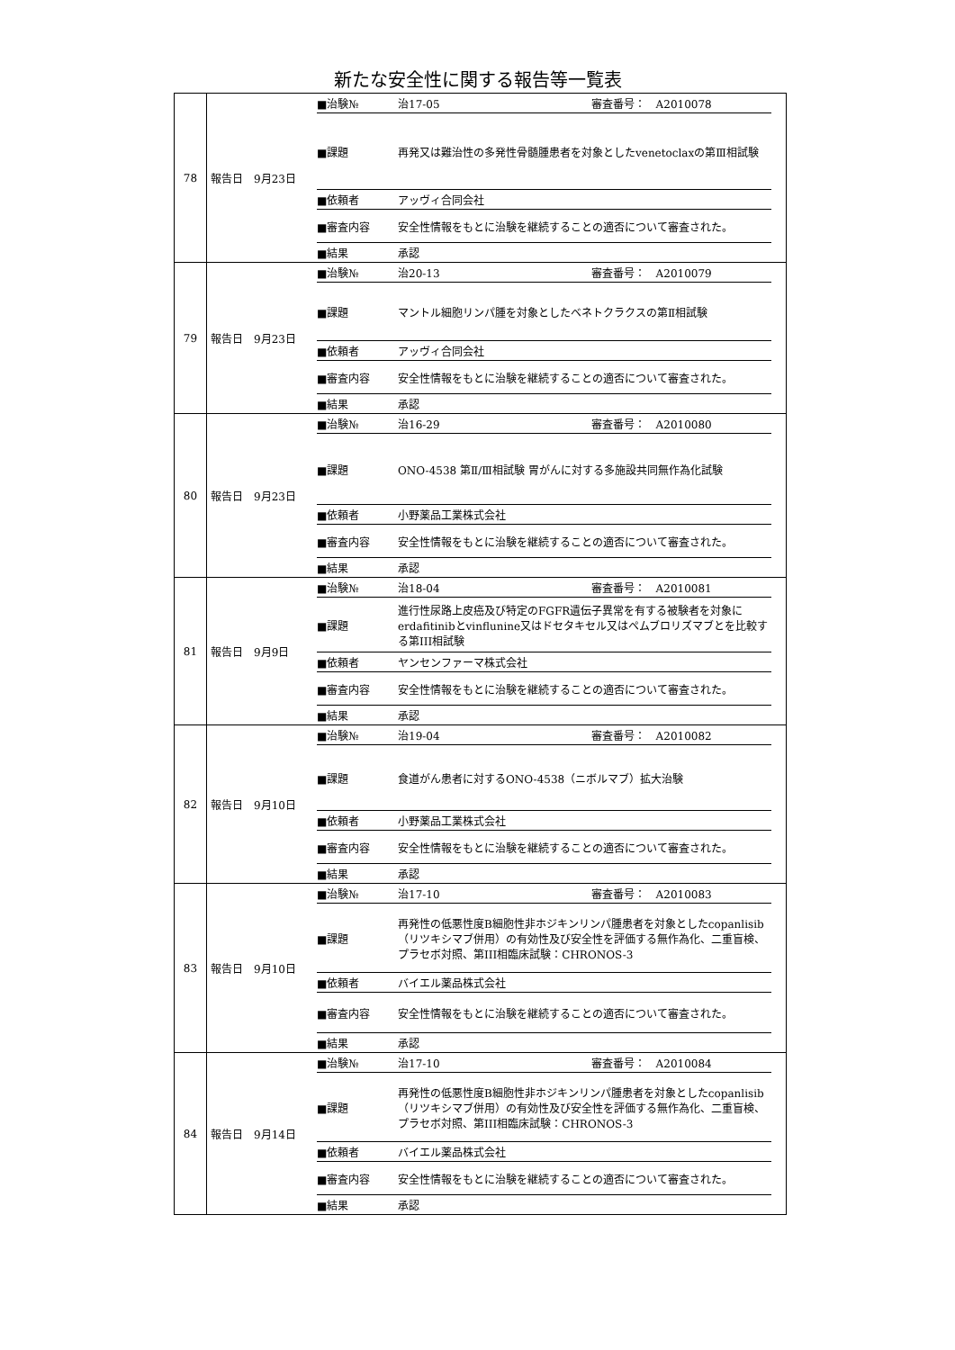新たな安全性に関する報告等一覧表
| 78 | 報告日 9月23日 | / ■治験№ / 治17-05 審査番号： A2010078 / / ■課題 / 再発又は難治性の多発性骨髄腫患者を対象としたvenetoclaxの第Ⅲ相試験 / / ■依頼者 / アッヴィ合同会社 / / ■審査内容 / 安全性情報をもとに治験を継続することの適否について審査された。 / / ■結果 / 承認 / |
| 79 | 報告日 9月23日 | / ■治験№ / 治20-13 審査番号： A2010079 / / ■課題 / マントル細胞リンパ腫を対象としたベネトクラクスの第Ⅱ相試験 / / ■依頼者 / アッヴィ合同会社 / / ■審査内容 / 安全性情報をもとに治験を継続することの適否について審査された。 / / ■結果 / 承認 / |
| 80 | 報告日 9月23日 | / ■治験№ / 治16-29 審査番号： A2010080 / / ■課題 / ONO-4538 第Ⅱ/Ⅲ相試験 胃がんに対する多施設共同無作為化試験 / / ■依頼者 / 小野薬品工業株式会社 / / ■審査内容 / 安全性情報をもとに治験を継続することの適否について審査された。 / / ■結果 / 承認 / |
| 81 | 報告日 9月9日 | / ■治験№ / 治18-04 審査番号： A2010081 / / ■課題 / 進行性尿路上皮癌及び特定のFGFR遺伝子異常を有する被験者を対象にerdafitinibとvinflunine又はドセタキセル又はペムブロリズマブとを比較する第III相試験 / / ■依頼者 / ヤンセンファーマ株式会社 / / ■審査内容 / 安全性情報をもとに治験を継続することの適否について審査された。 / / ■結果 / 承認 / |
| 82 | 報告日 9月10日 | / ■治験№ / 治19-04 審査番号： A2010082 / / ■課題 / 食道がん患者に対するONO-4538（ニボルマブ）拡大治験 / / ■依頼者 / 小野薬品工業株式会社 / / ■審査内容 / 安全性情報をもとに治験を継続することの適否について審査された。 / / ■結果 / 承認 / |
| 83 | 報告日 9月10日 | / ■治験№ / 治17-10 審査番号： A2010083 / / ■課題 / 再発性の低悪性度B細胞性非ホジキンリンパ腫患者を対象としたcopanlisib（リツキシマブ併用）の有効性及び安全性を評価する無作為化、二重盲検、プラセボ対照、第III相臨床試験：CHRONOS-3 / / ■依頼者 / バイエル薬品株式会社 / / ■審査内容 / 安全性情報をもとに治験を継続することの適否について審査された。 / / ■結果 / 承認 / |
| 84 | 報告日 9月14日 | / ■治験№ / 治17-10 審査番号： A2010084 / / ■課題 / 再発性の低悪性度B細胞性非ホジキンリンパ腫患者を対象としたcopanlisib（リツキシマブ併用）の有効性及び安全性を評価する無作為化、二重盲検、プラセボ対照、第III相臨床試験：CHRONOS-3 / / ■依頼者 / バイエル薬品株式会社 / / ■審査内容 / 安全性情報をもとに治験を継続することの適否について審査された。 / / ■結果 / 承認 / |